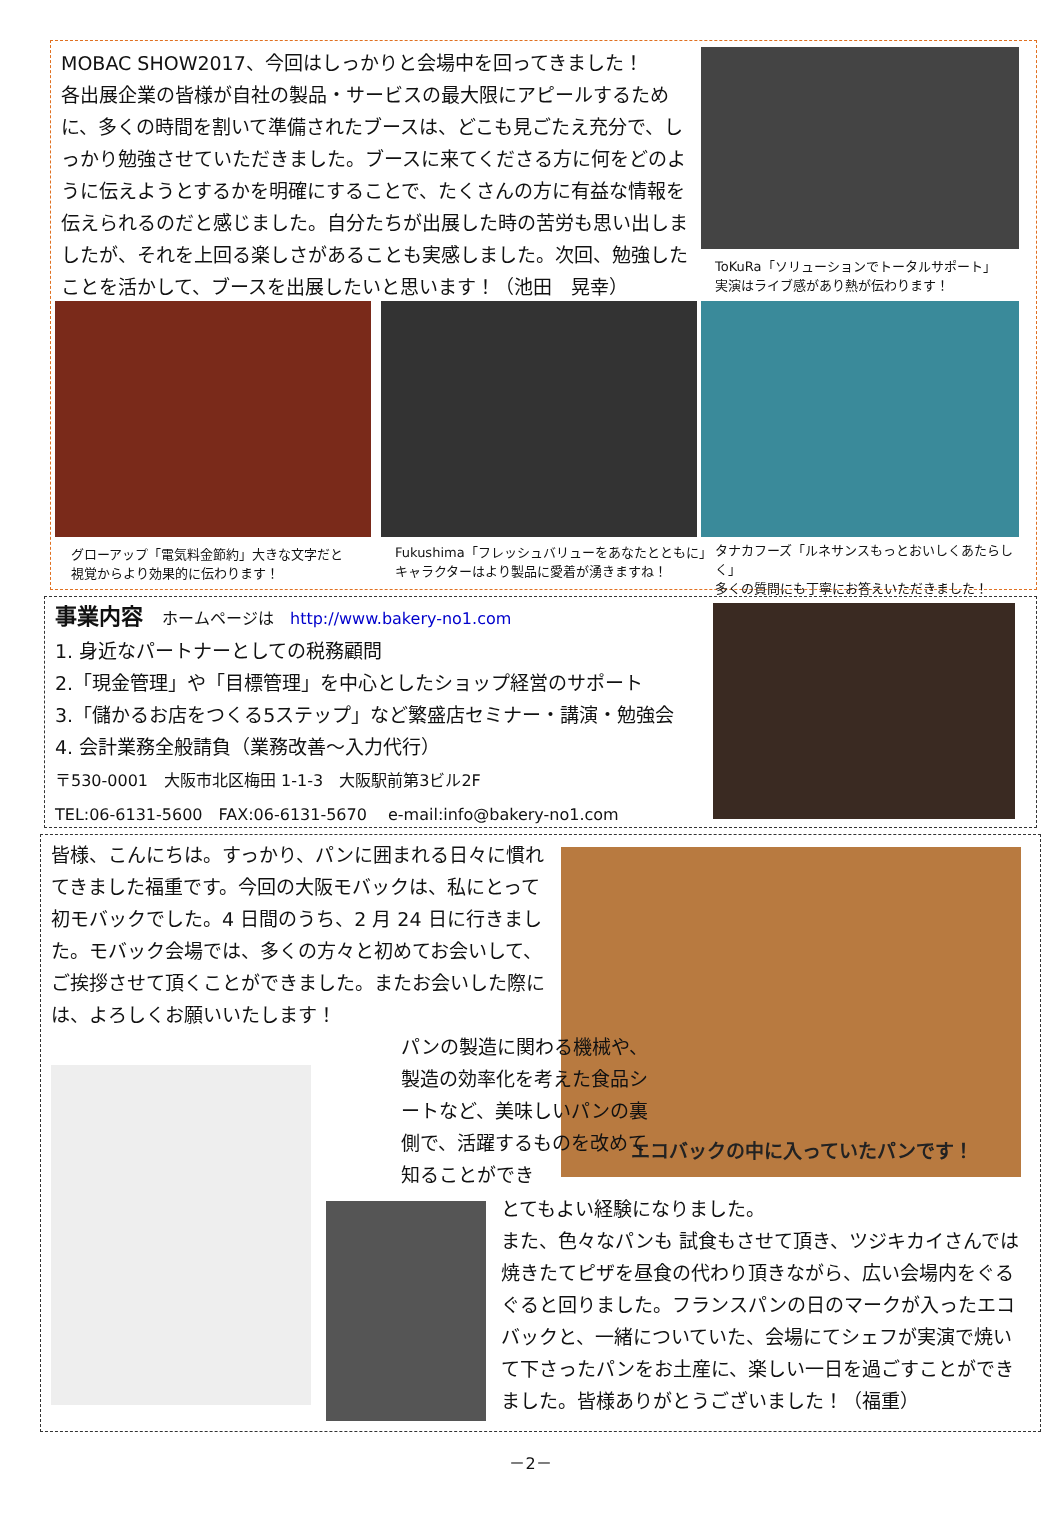MOBAC SHOW2017、今回はしっかりと会場中を回ってきました！
各出展企業の皆様が自社の製品・サービスの最大限にアピールするために、多くの時間を割いて準備されたブースは、どこも見ごたえ充分で、しっかり勉強させていただきました。ブースに来てくださる方に何をどのように伝えようとするかを明確にすることで、たくさんの方に有益な情報を伝えられるのだと感じました。自分たちが出展した時の苦労も思い出しましたが、それを上回る楽しさがあることも実感しました。次回、勉強したことを活かして、ブースを出展したいと思います！（池田　晃幸）
ToKuRa「ソリューションでトータルサポート」
実演はライブ感があり熱が伝わります！
グローアップ「電気料金節約」大きな文字だと
視覚からより効果的に伝わります！
Fukushima「フレッシュバリューをあなたとともに」
キャラクターはより製品に愛着が湧きますね！
タナカフーズ「ルネサンスもっとおいしくあたらしく」
多くの質問にも丁寧にお答えいただきました！
事業内容　ホームページは　http://www.bakery-no1.com
1. 身近なパートナーとしての税務顧問
2.「現金管理」や「目標管理」を中心としたショップ経営のサポート
3.「儲かるお店をつくる5ステップ」など繁盛店セミナー・講演・勉強会
4. 会計業務全般請負（業務改善～入力代行）
〒530-0001　大阪市北区梅田 1-1-3　大阪駅前第3ビル2F
TEL:06-6131-5600　FAX:06-6131-5670　 e-mail:info@bakery-no1.com
皆様、こんにちは。すっかり、パンに囲まれる日々に慣れてきました福重です。今回の大阪モバックは、私にとって初モバックでした。4 日間のうち、2 月 24 日に行きました。モバック会場では、多くの方々と初めてお会いして、ご挨拶させて頂くことができました。またお会いした際には、よろしくお願いいたします！
エコバックの中に入っていたパンです！
パンの製造に関わる機械や、製造の効率化を考えた食品シートなど、美味しいパンの裏側で、活躍するものを改めて知ることができ
とてもよい経験になりました。
また、色々なパンも 試食もさせて頂き、ツジキカイさんでは焼きたてピザを昼食の代わり頂きながら、広い会場内をぐるぐると回りました。フランスパンの日のマークが入ったエコバックと、一緒についていた、会場にてシェフが実演で焼いて下さったパンをお土産に、楽しい一日を過ごすことができました。皆様ありがとうございました！（福重）
－2－